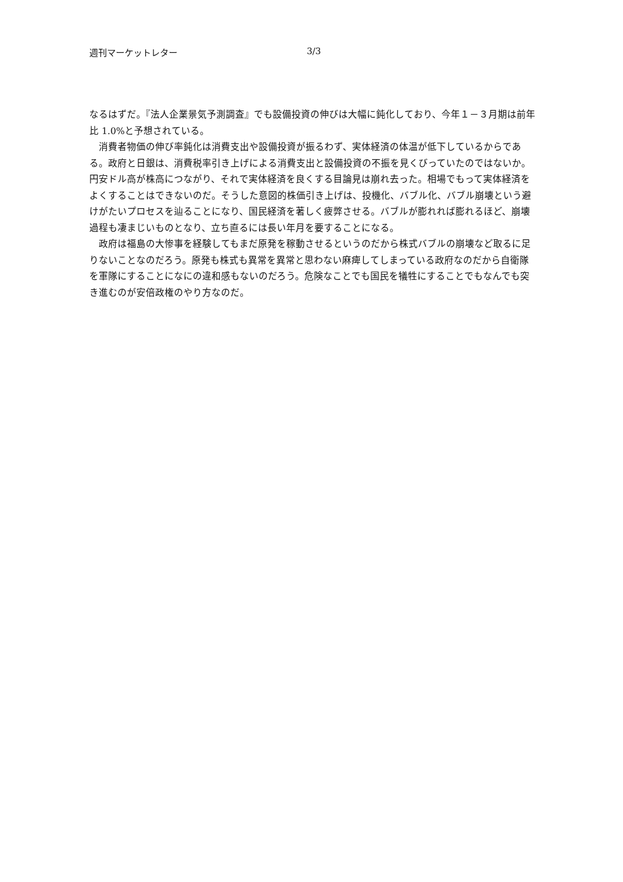週刊マーケットレター 3/3
なるはずだ。『法人企業景気予測調査』でも設備投資の伸びは大幅に鈍化しており、今年１－３月期は前年比 1.0%と予想されている。
消費者物価の伸び率鈍化は消費支出や設備投資が振るわず、実体経済の体温が低下しているからである。政府と日銀は、消費税率引き上げによる消費支出と設備投資の不振を見くびっていたのではないか。円安ドル高が株高につながり、それで実体経済を良くする目論見は崩れ去った。相場でもって実体経済をよくすることはできないのだ。そうした意図的株価引き上げは、投機化、バブル化、バブル崩壊という避けがたいプロセスを辿ることになり、国民経済を著しく疲弊させる。バブルが膨れれば膨れるほど、崩壊過程も凄まじいものとなり、立ち直るには長い年月を要することになる。
政府は福島の大惨事を経験してもまだ原発を稼動させるというのだから株式バブルの崩壊など取るに足りないことなのだろう。原発も株式も異常を異常と思わない麻痺してしまっている政府なのだから自衛隊を軍隊にすることになにの違和感もないのだろう。危険なことでも国民を犠牲にすることでもなんでも突き進むのが安倍政権のやり方なのだ。